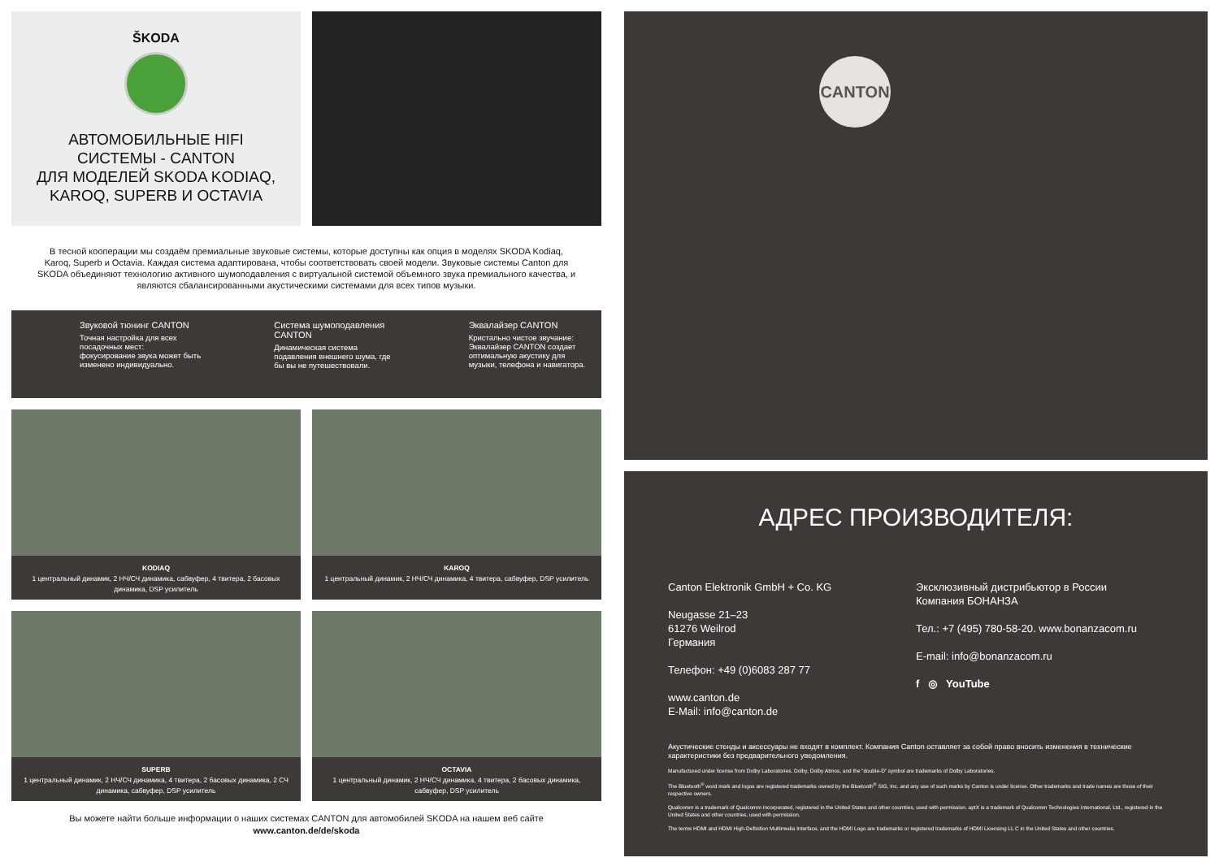ŠKODA
АВТОМОБИЛЬНЫЕ HIFI
СИСТЕМЫ - CANTON
ДЛЯ МОДЕЛЕЙ SKODA KODIAQ,
KAROQ, SUPERB И OCTAVIA
В тесной кооперации мы создаём премиальные звуковые системы, которые доступны как опция в моделях SKODA Kodiaq, Karoq, Superb и Octavia. Каждая система адаптирована, чтобы соответствовать своей модели. Звуковые системы Canton для SKODA объединяют технологию активного шумоподавления с виртуальной системой объемного звука премиального качества, и являются сбалансированными акустическими системами для всех типов музыки.
Звуковой тюнинг CANTON
Точная настройка для всех посадочных мест: фокусирование звука может быть изменено индивидуально.
Система шумоподавления CANTON
Динамическая система подавления внешнего шума, где бы вы не путешествовали.
Эквалайзер CANTON
Кристально чистое звучание: Эквалайзер CANTON создает оптимальную акустику для музыки, телефона и навигатора.
KODIAQ
1 центральный динамик, 2 НЧ/СЧ динамика, сабвуфер, 4 твитера, 2 басовых динамика, DSP усилитель
KAROQ
1 центральный динамик, 2 НЧ/СЧ динамика, 4 твитера, сабвуфер, DSP усилитель
SUPERB
1 центральный динамик, 2 НЧ/СЧ динамика, 4 твитера, 2 басовых динамика, 2 СЧ динамика, сабвуфер, DSP усилитель
OCTAVIA
1 центральный динамик, 2 НЧ/СЧ динамика, 4 твитера, 2 басовых динамика, сабвуфер, DSP усилитель
Вы можете найти больше информации о наших системах CANTON для автомобилей SKODA на нашем веб сайте
www.canton.de/de/skoda
CANTON
АДРЕС ПРОИЗВОДИТЕЛЯ:
Canton Elektronik GmbH + Co. KG
Neugasse 21–23
61276 Weilrod
Германия
Телефон: +49 (0)6083 287 77
www.canton.de
E-Mail: info@canton.de
Эксклюзивный дистрибьютор в России
Компания БОНАНЗА
Тел.: +7 (495) 780-58-20. www.bonanzacom.ru
E-mail: info@bonanzacom.ru
f ◎ YouTube
Акустические стенды и аксессуары не входят в комплект. Компания Canton оставляет за собой право вносить изменения в технические характеристики без предварительного уведомления.
Manufactured under license from Dolby Laboratories. Dolby, Dolby Atmos, and the “double-D” symbol are trademarks of Dolby Laboratories.
The Bluetooth<sup>®</sup> word mark and logos are registered trademarks owned by the Bluetooth<sup>®</sup> SIG, Inc. and any use of such marks by Canton is under license. Other trademarks and trade names are those of their respective owners.
Qualcomm is a trademark of Qualcomm Incorporated, registered in the United States and other countries, used with permission. aptX is a trademark of Qualcomm Technologies International, Ltd., registered in the United States and other countries, used with permission.
The terms HDMI and HDMI High-Definition Multimedia Interface, and the HDMI Logo are trademarks or registered trademarks of HDMI Licensing LL C in the United States and other countries.